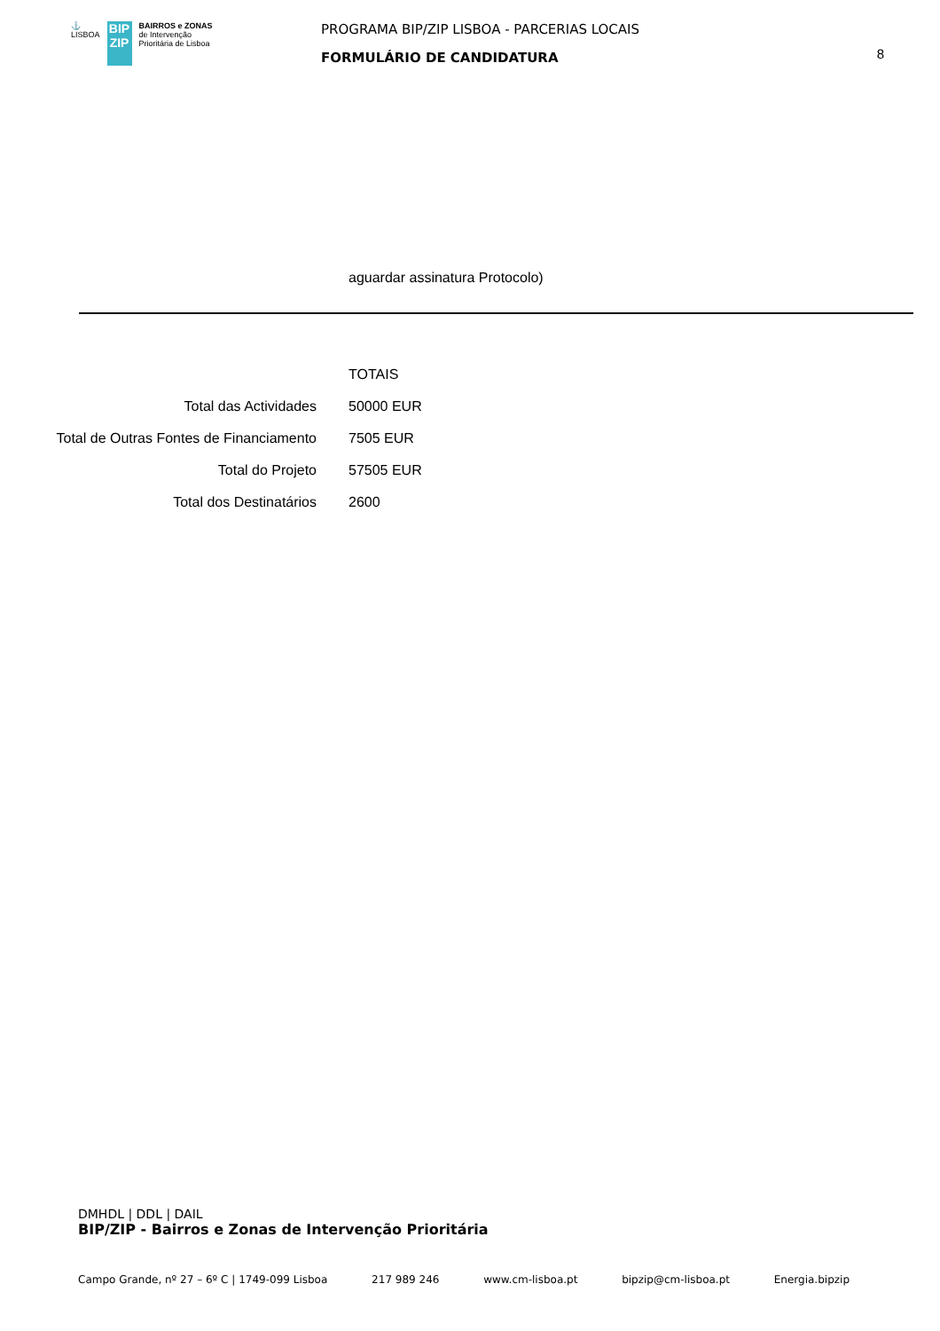⚓
LISBOA
BIP
ZIP
BAIRROS e ZONAS
de Intervenção
Prioritária de Lisboa
PROGRAMA BIP/ZIP LISBOA - PARCERIAS LOCAIS
FORMULÁRIO DE CANDIDATURA
8
aguardar assinatura Protocolo)
| | TOTAIS |
| Total das Actividades | 50000 EUR |
| Total de Outras Fontes de Financiamento | 7505 EUR |
| Total do Projeto | 57505 EUR |
| Total dos Destinatários | 2600 |
DMHDL | DDL | DAIL
BIP/ZIP - Bairros e Zonas de Intervenção Prioritária
Campo Grande, nº 27 – 6º C | 1749-099 Lisboa 217 989 246 www.cm-lisboa.pt bipzip@cm-lisboa.pt Energia.bipzip